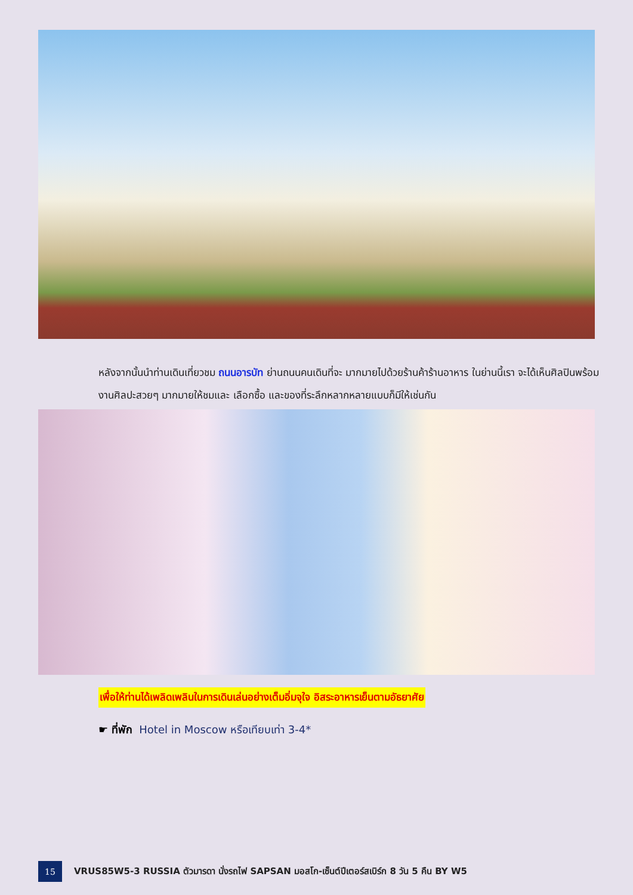หลังจากนั้นนำท่านเดินเที่ยวชม ถนนอารบัท ย่านถนนคนเดินที่จะ มากมายไปด้วยร้านค้าร้านอาหาร ในย่านนี้เรา จะได้เห็นศิลปินพร้อมงานศิลปะสวยๆ มากมายให้ชมและ เลือกซื้อ และของที่ระลึกหลากหลายแบบก็มีให้เช่นกัน
เพื่อให้ท่านได้เพลิดเพลินในการเดินเล่นอย่างเต็มอิ่มจุใจ อิสระอาหารเย็นตามอัธยาศัย
☛ ที่พัก Hotel in Moscow หรือเทียบเท่า 3-4*
15
VRUS85W5-3 RUSSIA ตัวมารดา นั่งรถไฟ SAPSAN มอสโก-เซ็นต์ปีเตอร์สเบิร์ก 8 วัน 5 คืน BY W5